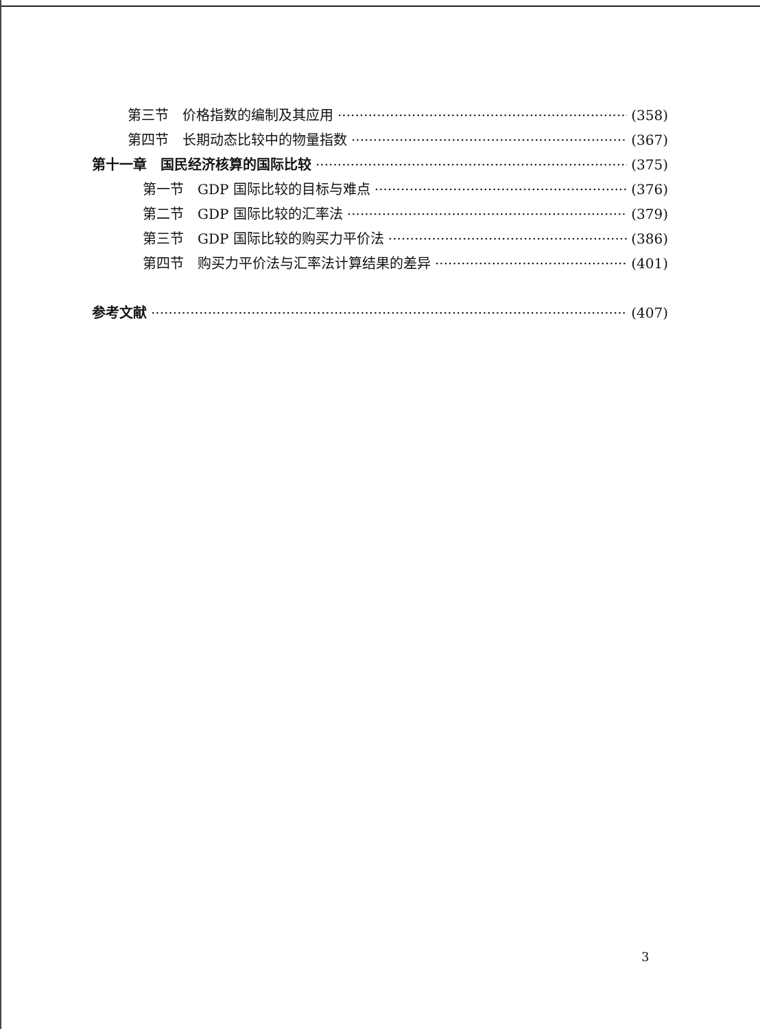第三节　价格指数的编制及其应用 (358)
第四节　长期动态比较中的物量指数 (367)
第十一章　国民经济核算的国际比较 (375)
第一节　GDP 国际比较的目标与难点 (376)
第二节　GDP 国际比较的汇率法 (379)
第三节　GDP 国际比较的购买力平价法 (386)
第四节　购买力平价法与汇率法计算结果的差异 (401)
参考文献 (407)
3